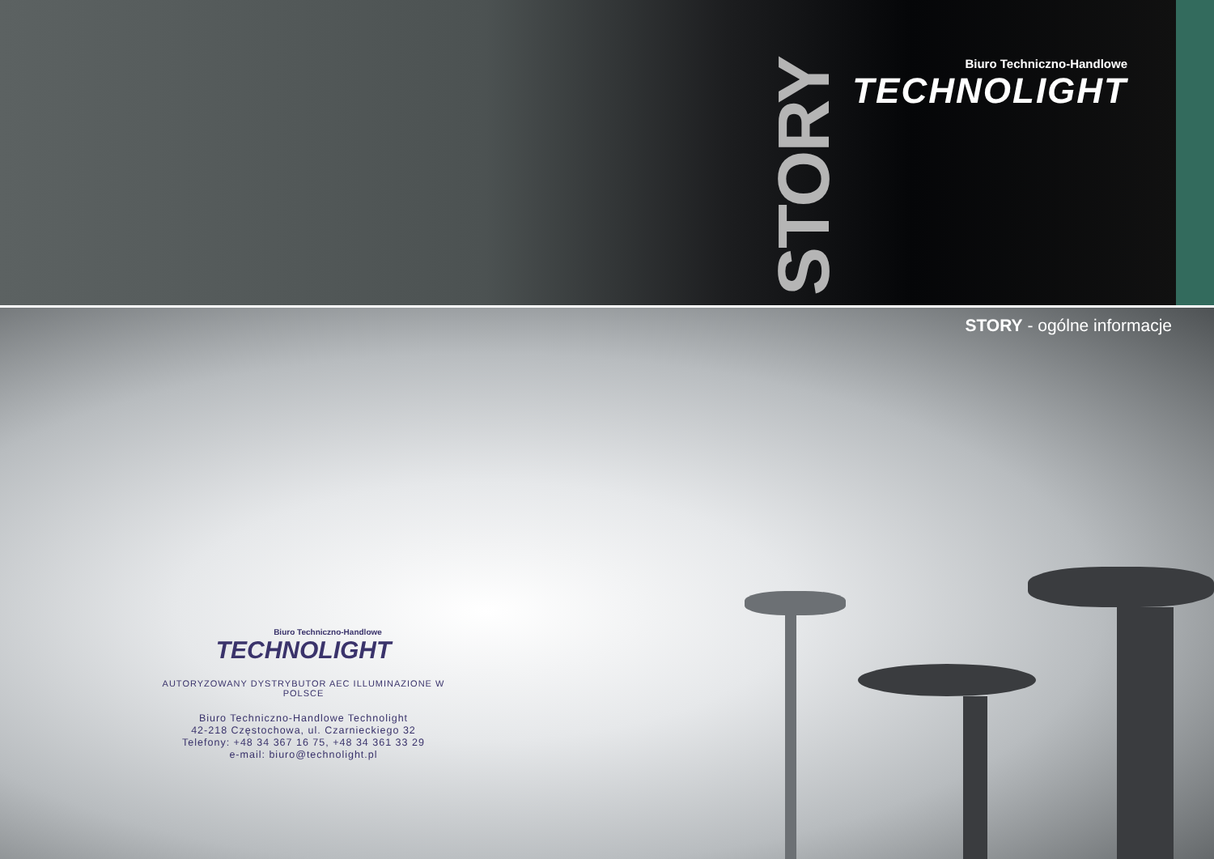STORY
Biuro Techniczno-Handlowe
TECHNOLIGHT
STORY - ogólne informacje
Biuro Techniczno-Handlowe
TECHNOLIGHT
AUTORYZOWANY DYSTRYBUTOR AEC ILLUMINAZIONE W POLSCE
Biuro Techniczno-Handlowe Technolight
42-218 Częstochowa, ul. Czarnieckiego 32
Telefony: +48 34 367 16 75, +48 34 361 33 29
e-mail: biuro@technolight.pl